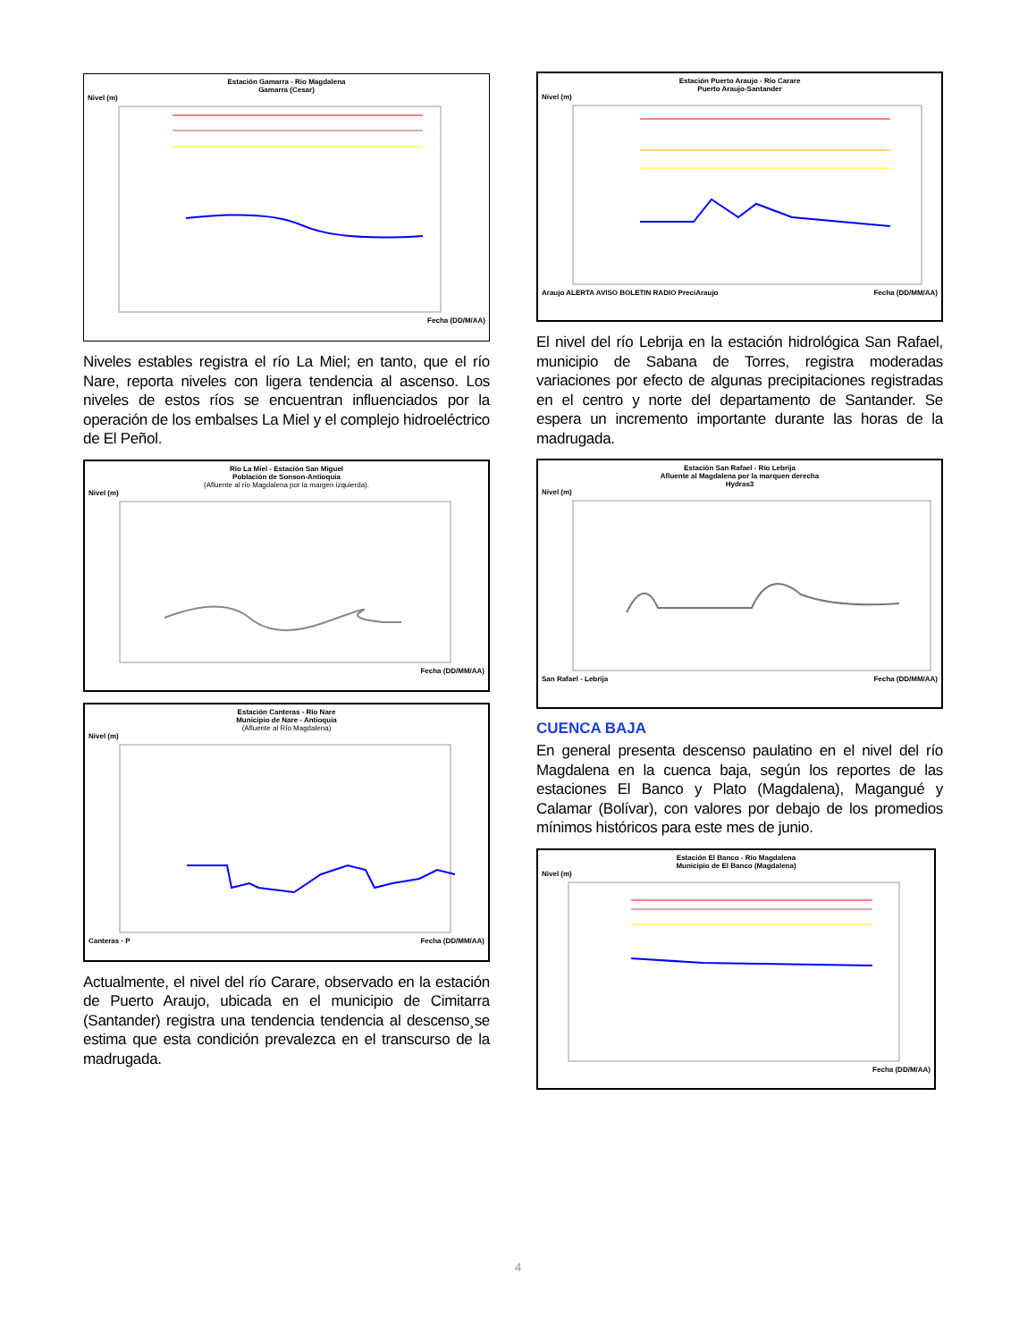Estación Gamarra - Rio Magdalena
Gamarra (Cesar)
Nivel (m)
Fecha (DD/M/AA)
Niveles estables registra el río La Miel; en tanto, que el río Nare, reporta niveles con ligera tendencia al ascenso. Los niveles de estos ríos se encuentran influenciados por la operación de los embalses La Miel y el complejo hidroeléctrico de El Peñol.
Río La Miel - Estación San Miguel
Población de Sonson-Antioquia
(Afluente al río Magdalena por la margen izquierda).
Nivel (m)
Fecha (DD/MM/AA)
Estación Canteras - Río Nare
Municipio de Nare - Antioquia
(Afluente al Río Magdalena)
Nivel (m)
Canteras · P Fecha (DD/MM/AA)
Actualmente, el nivel del río Carare, observado en la estación de Puerto Araujo, ubicada en el municipio de Cimitarra (Santander) registra una tendencia tendencia al descenso¸se estima que esta condición prevalezca en el transcurso de la madrugada.
Estación Puerto Araujo - Río Carare
Puerto Araujo-Santander
Nivel (m)
Araujo ALERTA AVISO BOLETIN RADIO PreciAraujo Fecha (DD/MM/AA)
El nivel del río Lebrija en la estación hidrológica San Rafael, municipio de Sabana de Torres, registra moderadas variaciones por efecto de algunas precipitaciones registradas en el centro y norte del departamento de Santander. Se espera un incremento importante durante las horas de la madrugada.
Estación San Rafael - Río Lebrija
Afluente al Magdalena por la marquen derecha
Hydras3
Nivel (m)
San Rafael - Lebrija Fecha (DD/MM/AA)
CUENCA BAJA
En general presenta descenso paulatino en el nivel del río Magdalena en la cuenca baja, según los reportes de las estaciones El Banco y Plato (Magdalena), Magangué y Calamar (Bolívar), con valores por debajo de los promedios mínimos históricos para este mes de junio.
Estación El Banco - Río Magdalena
Municipio de El Banco (Magdalena)
Nivel (m)
Fecha (DD/M/AA)
4